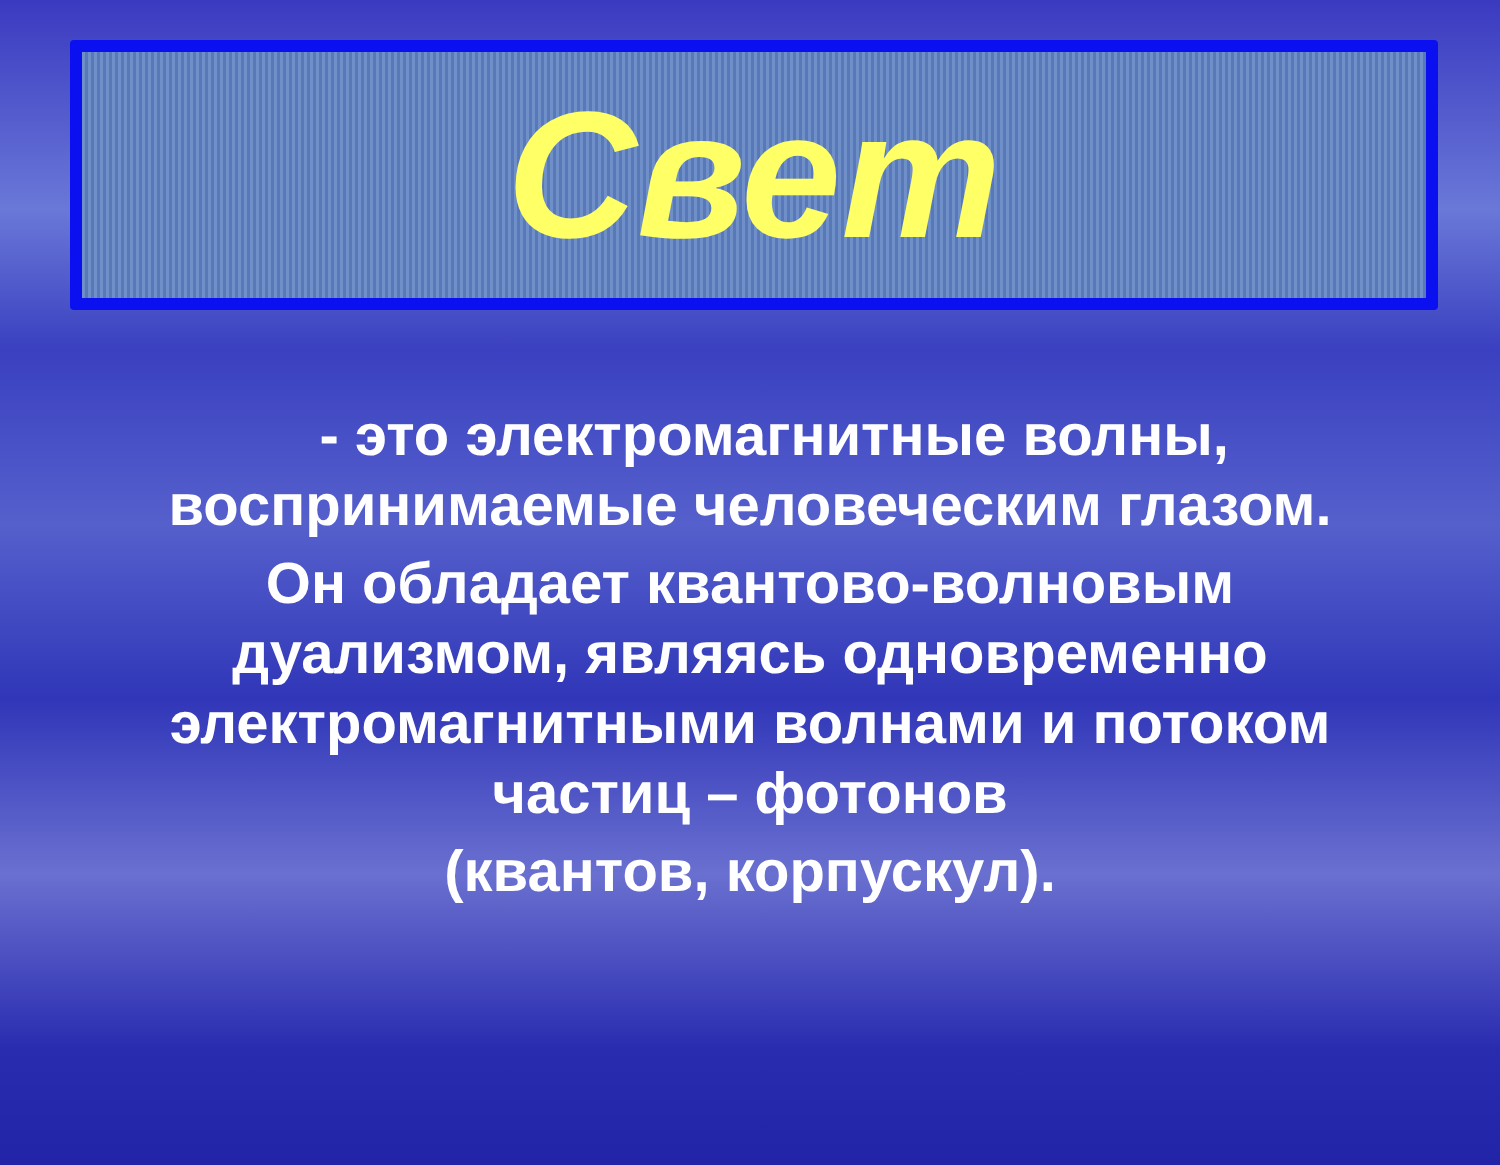Свет
- это электромагнитные волны, воспринимаемые человеческим глазом.
Он обладает квантово-волновым дуализмом, являясь одновременно электромагнитными волнами и потоком частиц – фотонов
(квантов, корпускул).